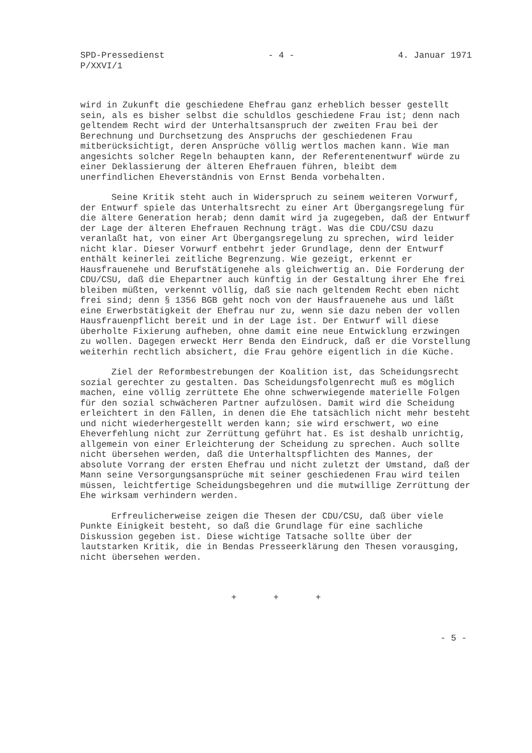SPD-Pressedienst
P/XXVI/1
- 4 - 4. Januar 1971
wird in Zukunft die geschiedene Ehefrau ganz erheblich besser gestellt sein, als es bisher selbst die schuldlos geschiedene Frau ist; denn nach geltendem Recht wird der Unterhaltsanspruch der zweiten Frau bei der Berechnung und Durchsetzung des Anspruchs der geschiedenen Frau mitberücksichtigt, deren Ansprüche völlig wertlos machen kann. Wie man angesichts solcher Regeln behaupten kann, der Referentenentwurf würde zu einer Deklassierung der älteren Ehefrauen führen, bleibt dem unerfindlichen Eheverständnis von Ernst Benda vorbehalten.
Seine Kritik steht auch in Widerspruch zu seinem weiteren Vorwurf, der Entwurf spiele das Unterhaltsrecht zu einer Art Übergangsregelung für die ältere Generation herab; denn damit wird ja zugegeben, daß der Entwurf der Lage der älteren Ehefrauen Rechnung trägt. Was die CDU/CSU dazu veranlaßt hat, von einer Art Übergangsregelung zu sprechen, wird leider nicht klar. Dieser Vorwurf entbehrt jeder Grundlage, denn der Entwurf enthält keinerlei zeitliche Begrenzung. Wie gezeigt, erkennt er Hausfrauenehe und Berufstätigenehe als gleichwertig an. Die Forderung der CDU/CSU, daß die Ehepartner auch künftig in der Gestaltung ihrer Ehe frei bleiben müßten, verkennt völlig, daß sie nach geltendem Recht eben nicht frei sind; denn § 1356 BGB geht noch von der Hausfrauenehe aus und läßt eine Erwerbstätigkeit der Ehefrau nur zu, wenn sie dazu neben der vollen Hausfrauenpflicht bereit und in der Lage ist. Der Entwurf will diese überholte Fixierung aufheben, ohne damit eine neue Entwicklung erzwingen zu wollen. Dagegen erweckt Herr Benda den Eindruck, daß er die Vorstellung weiterhin rechtlich absichert, die Frau gehöre eigentlich in die Küche.
Ziel der Reformbestrebungen der Koalition ist, das Scheidungsrecht sozial gerechter zu gestalten. Das Scheidungsfolgenrecht muß es möglich machen, eine völlig zerrüttete Ehe ohne schwerwiegende materielle Folgen für den sozial schwächeren Partner aufzulösen. Damit wird die Scheidung erleichtert in den Fällen, in denen die Ehe tatsächlich nicht mehr besteht und nicht wiederhergestellt werden kann; sie wird erschwert, wo eine Eheverfehlung nicht zur Zerrüttung geführt hat. Es ist deshalb unrichtig, allgemein von einer Erleichterung der Scheidung zu sprechen. Auch sollte nicht übersehen werden, daß die Unterhaltspflichten des Mannes, der absolute Vorrang der ersten Ehefrau und nicht zuletzt der Umstand, daß der Mann seine Versorgungsansprüche mit seiner geschiedenen Frau wird teilen müssen, leichtfertige Scheidungsbegehren und die mutwillige Zerrüttung der Ehe wirksam verhindern werden.
Erfreulicherweise zeigen die Thesen der CDU/CSU, daß über viele Punkte Einigkeit besteht, so daß die Grundlage für eine sachliche Diskussion gegeben ist. Diese wichtige Tatsache sollte über der lautstarken Kritik, die in Bendas Presseerklärung den Thesen vorausging, nicht übersehen werden.
+ + +
- 5 -